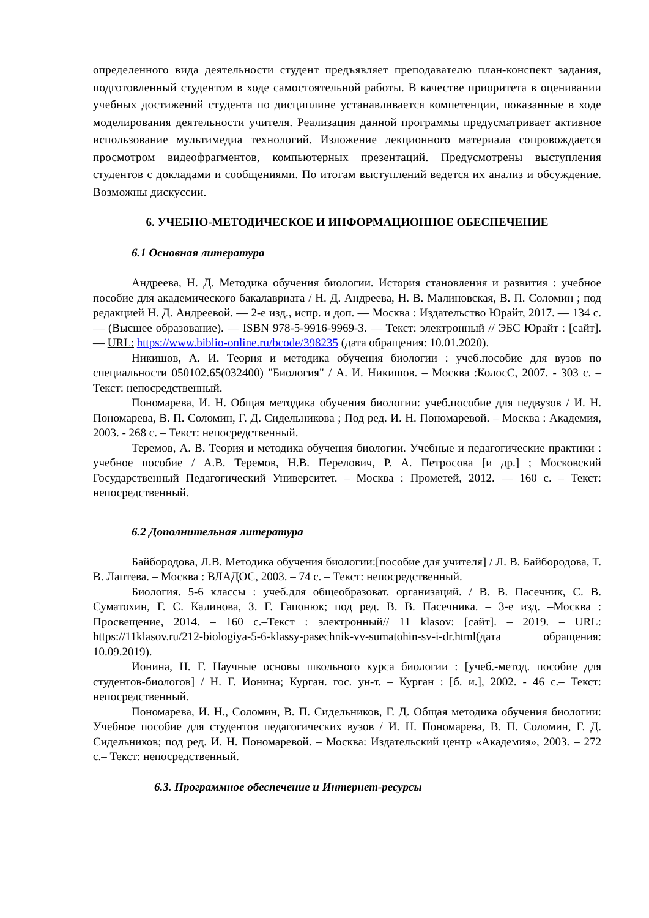определенного вида деятельности студент предъявляет преподавателю план-конспект задания, подготовленный студентом в ходе самостоятельной работы. В качестве приоритета в оценивании учебных достижений студента по дисциплине устанавливается компетенции, показанные в ходе моделирования деятельности учителя. Реализация данной программы предусматривает активное использование мультимедиа технологий. Изложение лекционного материала сопровождается просмотром видеофрагментов, компьютерных презентаций. Предусмотрены выступления студентов с докладами и сообщениями. По итогам выступлений ведется их анализ и обсуждение. Возможны дискуссии.
6. УЧЕБНО-МЕТОДИЧЕСКОЕ И ИНФОРМАЦИОННОЕ ОБЕСПЕЧЕНИЕ
6.1 Основная литература
Андреева, Н. Д. Методика обучения биологии. История становления и развития : учебное пособие для академического бакалавриата / Н. Д. Андреева, Н. В. Малиновская, В. П. Соломин ; под редакцией Н. Д. Андреевой. — 2-е изд., испр. и доп. — Москва : Издательство Юрайт, 2017. — 134 с. — (Высшее образование). — ISBN 978-5-9916-9969-3. — Текст: электронный // ЭБС Юрайт : [сайт]. — URL: https://www.biblio-online.ru/bcode/398235 (дата обращения: 10.01.2020).
Никишов, А. И. Теория и методика обучения биологии : учеб.пособие для вузов по специальности 050102.65(032400) "Биология" / А. И. Никишов. – Москва :КолосС, 2007. - 303 с. – Текст: непосредственный.
Пономарева, И. Н. Общая методика обучения биологии: учеб.пособие для педвузов / И. Н. Пономарева, В. П. Соломин, Г. Д. Сидельникова ; Под ред. И. Н. Пономаревой. – Москва : Академия, 2003. - 268 с. – Текст: непосредственный.
Теремов, А. В. Теория и методика обучения биологии. Учебные и педагогические практики : учебное пособие / А.В. Теремов, Н.В. Перелович, Р. А. Петросова [и др.] ; Московский Государственный Педагогический Университет. – Москва : Прометей, 2012. — 160 с. – Текст: непосредственный.
6.2 Дополнительная литература
Байбородова, Л.В. Методика обучения биологии:[пособие для учителя] / Л. В. Байбородова, Т. В. Лаптева. – Москва : ВЛАДОС, 2003. – 74 с. – Текст: непосредственный.
Биология. 5-6 классы : учеб.для общеобразоват. организаций. / В. В. Пасечник, С. В. Суматохин, Г. С. Калинова, З. Г. Гапонюк; под ред. В. В. Пасечника. – 3-е изд. –Москва : Просвещение, 2014. – 160 с.–Текст : электронный// 11 klasov: [сайт]. – 2019. – URL: https://11klasov.ru/212-biologiya-5-6-klassy-pasechnik-vv-sumatohin-sv-i-dr.html(дата обращения: 10.09.2019).
Ионина, Н. Г. Научные основы школьного курса биологии : [учеб.-метод. пособие для студентов-биологов] / Н. Г. Ионина; Курган. гос. ун-т. – Курган : [б. и.], 2002. - 46 с.– Текст: непосредственный.
Пономарева, И. Н., Соломин, В. П. Сидельников, Г. Д. Общая методика обучения биологии: Учебное пособие для студентов педагогических вузов / И. Н. Пономарева, В. П. Соломин, Г. Д. Сидельников; под ред. И. Н. Пономаревой. – Москва: Издательский центр «Академия», 2003. – 272 с.– Текст: непосредственный.
6.3. Программное обеспечение и Интернет-ресурсы